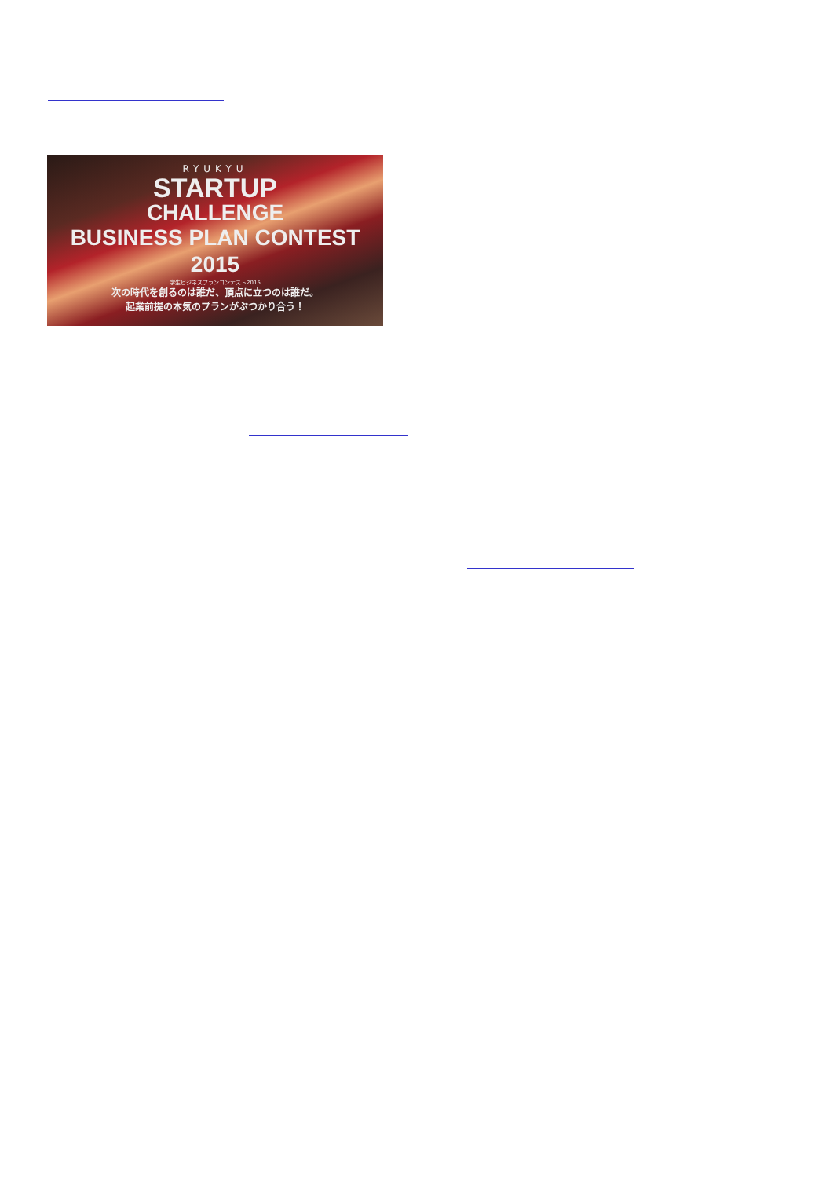RYUKYU
STARTUP
CHALLENGE
BUSINESS PLAN CONTEST 2015
学生ビジネスプランコンテスト2015
次の時代を創るのは誰だ、頂点に立つのは誰だ。
起業前提の本気のプランがぶつかり合う！